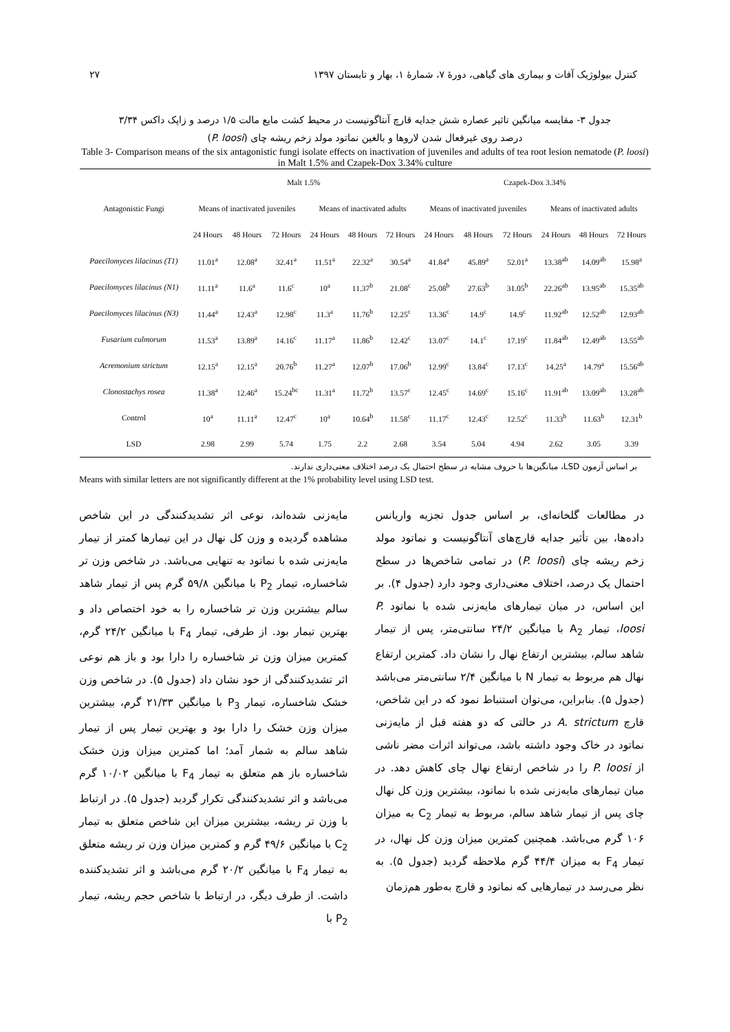۲۷ کنترل بیولوژیک آفات و بیماری های گیاهی، دورهٔ ۷، شمارهٔ ۱، بهار و تابستان ۱۳۹۷
جدول ۳- مقایسه میانگین تاثیر عصاره شش جدایه قارچ آنتاگونیست در محیط کشت مایع مالت ۱/۵ درصد و زاپک داکس ۳/۳۴
درصد روی غیرفعال شدن لاروها و بالغین نماتود مولد زخم ریشه چای (P. loosi)
Table 3- Comparison means of the six antagonistic fungi isolate effects on inactivation of juveniles and adults of tea root lesion nematode (P. loosi) in Malt 1.5% and Czapek-Dox 3.34% culture
| Antagonistic Fungi | Malt 1.5% | | | | | | Czapek-Dox 3.34% | | | | | |
| --- | --- | --- | --- | --- | --- | --- | --- | --- | --- | --- | --- | --- |
| | Means of inactivated juveniles | | | Means of inactivated adults | | | Means of inactivated juveniles | | | Means of inactivated adults | | |
| | 24 Hours | 48 Hours | 72 Hours | 24 Hours | 48 Hours | 72 Hours | 24 Hours | 48 Hours | 72 Hours | 24 Hours | 48 Hours | 72 Hours |
| Paecilomyces lilacinus (T1) | 11.01<sup>a</sup> | 12.08<sup>a</sup> | 32.41<sup>a</sup> | 11.51<sup>a</sup> | 22.32<sup>a</sup> | 30.54<sup>a</sup> | 41.84<sup>a</sup> | 45.89<sup>a</sup> | 52.01<sup>a</sup> | 13.38<sup>ab</sup> | 14.09<sup>ab</sup> | 15.98<sup>a</sup> |
| Paecilomyces lilacinus (N1) | 11.11<sup>a</sup> | 11.6<sup>a</sup> | 11.6<sup>c</sup> | 10<sup>a</sup> | 11.37<sup>b</sup> | 21.08<sup>c</sup> | 25.08<sup>b</sup> | 27.63<sup>b</sup> | 31.05<sup>b</sup> | 22.26<sup>ab</sup> | 13.95<sup>ab</sup> | 15.35<sup>ab</sup> |
| Paecilomyces lilacinus (N3) | 11.44<sup>a</sup> | 12.43<sup>a</sup> | 12.98<sup>c</sup> | 11.3<sup>a</sup> | 11.76<sup>b</sup> | 12.25<sup>c</sup> | 13.36<sup>c</sup> | 14.9<sup>c</sup> | 14.9<sup>c</sup> | 11.92<sup>ab</sup> | 12.52<sup>ab</sup> | 12.93<sup>ab</sup> |
| Fusarium culmorum | 11.53<sup>a</sup> | 13.89<sup>a</sup> | 14.16<sup>c</sup> | 11.17<sup>a</sup> | 11.86<sup>b</sup> | 12.42<sup>c</sup> | 13.07<sup>c</sup> | 14.1<sup>c</sup> | 17.19<sup>c</sup> | 11.84<sup>ab</sup> | 12.49<sup>ab</sup> | 13.55<sup>ab</sup> |
| Acremonium strictum | 12.15<sup>a</sup> | 12.15<sup>a</sup> | 20.76<sup>b</sup> | 11.27<sup>a</sup> | 12.07<sup>b</sup> | 17.06<sup>b</sup> | 12.99<sup>c</sup> | 13.84<sup>c</sup> | 17.13<sup>c</sup> | 14.25<sup>a</sup> | 14.79<sup>a</sup> | 15.56<sup>ab</sup> |
| Clonostachys rosea | 11.38<sup>a</sup> | 12.46<sup>a</sup> | 15.24<sup>bc</sup> | 11.31<sup>a</sup> | 11.72<sup>b</sup> | 13.57<sup>c</sup> | 12.45<sup>c</sup> | 14.69<sup>c</sup> | 15.16<sup>c</sup> | 11.91<sup>ab</sup> | 13.09<sup>ab</sup> | 13.28<sup>ab</sup> |
| Control | 10<sup>a</sup> | 11.11<sup>a</sup> | 12.47<sup>c</sup> | 10<sup>a</sup> | 10.64<sup>b</sup> | 11.58<sup>c</sup> | 11.17<sup>c</sup> | 12.43<sup>c</sup> | 12.52<sup>c</sup> | 11.33<sup>b</sup> | 11.63<sup>b</sup> | 12.31<sup>b</sup> |
| LSD | 2.98 | 2.99 | 5.74 | 1.75 | 2.2 | 2.68 | 3.54 | 5.04 | 4.94 | 2.62 | 3.05 | 3.39 |
بر اساس آزمون LSD، میانگین‌ها با حروف مشابه در سطح احتمال یک درصد اختلاف معنی‌داری ندارند.
Means with similar letters are not significantly different at the 1% probability level using LSD test.
در مطالعات گلخانه‌ای، بر اساس جدول تجزیه واریانس داده‌ها، بین تأثیر جدایه قارچ‌های آنتاگونیست و نماتود مولد زخم ریشه چای (P. loosi) در تمامی شاخص‌ها در سطح احتمال یک درصد، اختلاف معنی‌داری وجود دارد (جدول ۴). بر این اساس، در میان تیمارهای مایه‌زنی شده با نماتود P. loosi، تیمار A<sub>2</sub> با میانگین ۲۴/۲ سانتی‌متر، پس از تیمار شاهد سالم، بیشترین ارتفاع نهال را نشان داد. کمترین ارتفاع نهال هم مربوط به تیمار N با میانگین ۲/۴ سانتی‌متر می‌باشد (جدول ۵). بنابراین، می‌توان استنباط نمود که در این شاخص، قارچ A. strictum در حالتی که دو هفته قبل از مایه‌زنی نماتود در خاک وجود داشته باشد، می‌تواند اثرات مضر ناشی از P. loosi را در شاخص ارتفاع نهال چای کاهش دهد. در میان تیمارهای مایه‌زنی شده با نماتود، بیشترین وزن کل نهال چای پس از تیمار شاهد سالم، مربوط به تیمار C<sub>2</sub> به میزان ۱۰۶ گرم می‌باشد. همچنین کمترین میزان وزن کل نهال، در تیمار F<sub>4</sub> به میزان ۴۴/۴ گرم ملاحظه گردید (جدول ۵). به نظر می‌رسد در تیمارهایی که نماتود و قارچ به‌طور هم‌زمان
مایه‌زنی شده‌اند، نوعی اثر تشدیدکنندگی در این شاخص مشاهده گردیده و وزن کل نهال در این تیمارها کمتر از تیمار مایه‌زنی شده با نماتود به تنهایی می‌باشد. در شاخص وزن تر شاخساره، تیمار P<sub>2</sub> با میانگین ۵۹/۸ گرم پس از تیمار شاهد سالم بیشترین وزن تر شاخساره را به خود اختصاص داد و بهترین تیمار بود. از طرفی، تیمار F<sub>4</sub> با میانگین ۲۴/۲ گرم، کمترین میزان وزن تر شاخساره را دارا بود و باز هم نوعی اثر تشدیدکنندگی از خود نشان داد (جدول ۵). در شاخص وزن خشک شاخساره، تیمار P<sub>3</sub> با میانگین ۲۱/۳۳ گرم، بیشترین میزان وزن خشک را دارا بود و بهترین تیمار پس از تیمار شاهد سالم به شمار آمد؛ اما کمترین میزان وزن خشک شاخساره باز هم متعلق به تیمار F<sub>4</sub> با میانگین ۱۰/۰۲ گرم می‌باشد و اثر تشدیدکنندگی تکرار گردید (جدول ۵). در ارتباط با وزن تر ریشه، بیشترین میزان این شاخص متعلق به تیمار C<sub>2</sub> با میانگین ۴۹/۶ گرم و کمترین میزان وزن تر ریشه متعلق به تیمار F<sub>4</sub> با میانگین ۲۰/۲ گرم می‌باشد و اثر تشدیدکننده داشت. از طرف دیگر، در ارتباط با شاخص حجم ریشه، تیمار P<sub>2</sub> با